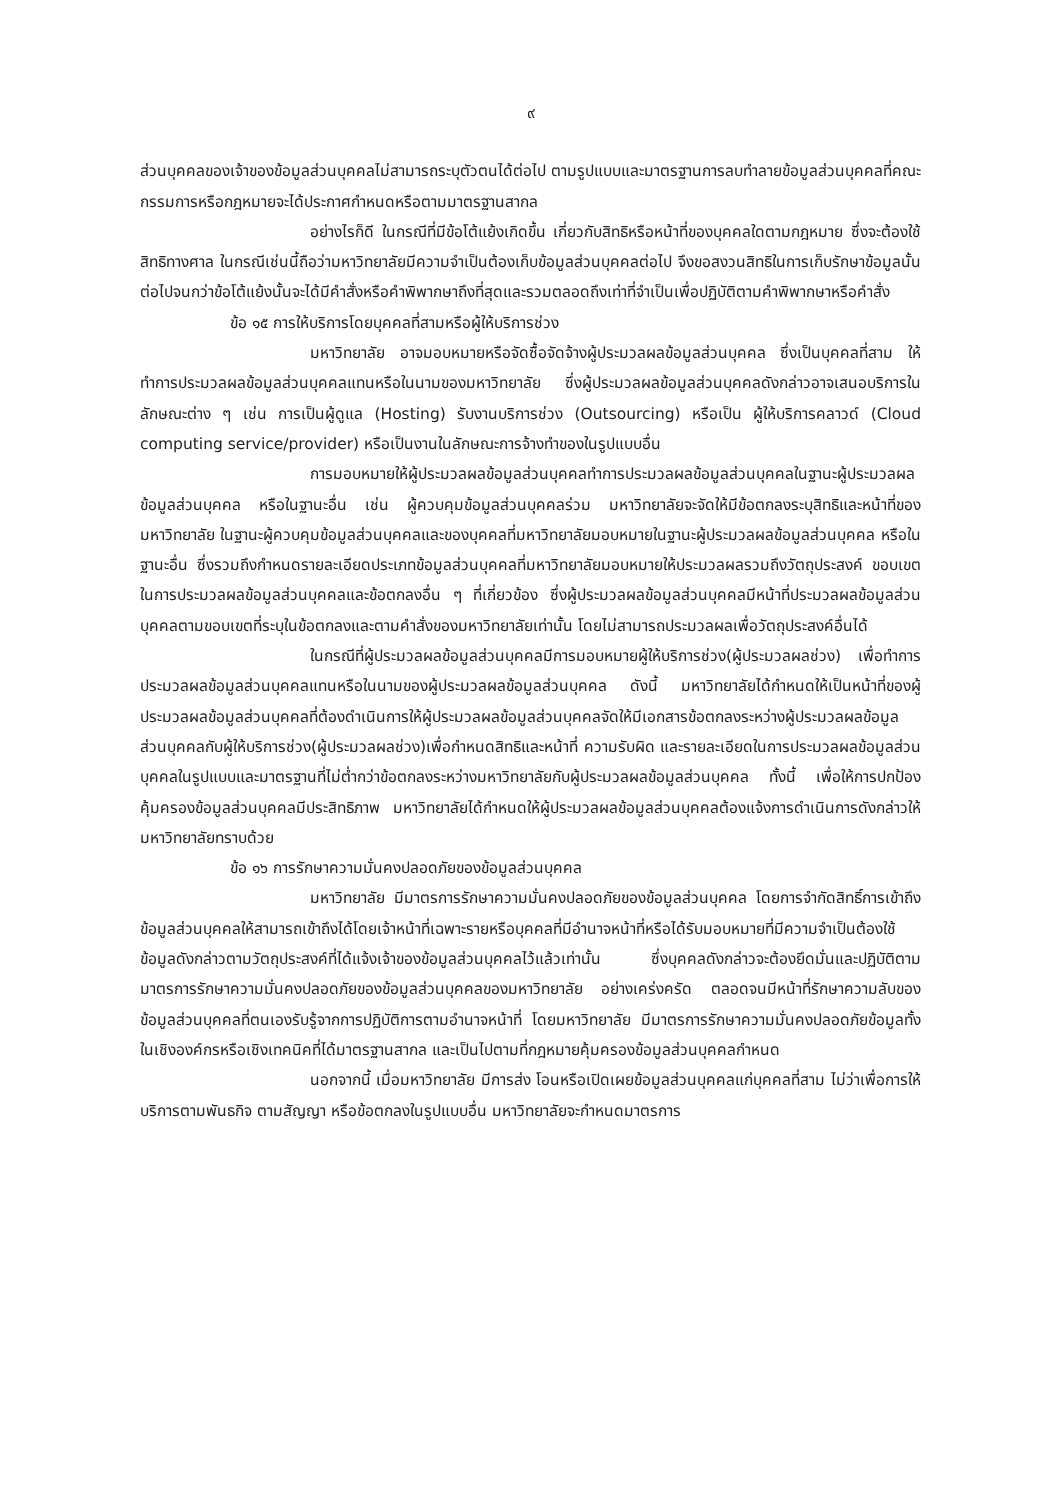๙
ส่วนบุคคลของเจ้าของข้อมูลส่วนบุคคลไม่สามารถระบุตัวตนได้ต่อไป ตามรูปแบบและมาตรฐานการลบทำลายข้อมูลส่วนบุคคลที่คณะกรรมการหรือกฎหมายจะได้ประกาศกำหนดหรือตามมาตรฐานสากล
อย่างไรก็ดี ในกรณีที่มีข้อโต้แย้งเกิดขึ้น เกี่ยวกับสิทธิหรือหน้าที่ของบุคคลใดตามกฎหมาย ซึ่งจะต้องใช้สิทธิทางศาล ในกรณีเช่นนี้ถือว่ามหาวิทยาลัยมีความจำเป็นต้องเก็บข้อมูลส่วนบุคคลต่อไป จึงขอสงวนสิทธิในการเก็บรักษาข้อมูลนั้นต่อไปจนกว่าข้อโต้แย้งนั้นจะได้มีคำสั่งหรือคำพิพากษาถึงที่สุดและรวมตลอดถึงเท่าที่จำเป็นเพื่อปฏิบัติตามคำพิพากษาหรือคำสั่ง
ข้อ ๑๕ การให้บริการโดยบุคคลที่สามหรือผู้ให้บริการช่วง
มหาวิทยาลัย อาจมอบหมายหรือจัดซื้อจัดจ้างผู้ประมวลผลข้อมูลส่วนบุคคล ซึ่งเป็นบุคคลที่สาม ให้ทำการประมวลผลข้อมูลส่วนบุคคลแทนหรือในนามของมหาวิทยาลัย ซึ่งผู้ประมวลผลข้อมูลส่วนบุคคลดังกล่าวอาจเสนอบริการในลักษณะต่าง ๆ เช่น การเป็นผู้ดูแล (Hosting) รับงานบริการช่วง (Outsourcing) หรือเป็น ผู้ให้บริการคลาวด์ (Cloud computing service/provider) หรือเป็นงานในลักษณะการจ้างทำของในรูปแบบอื่น
การมอบหมายให้ผู้ประมวลผลข้อมูลส่วนบุคคลทำการประมวลผลข้อมูลส่วนบุคคลในฐานะผู้ประมวลผลข้อมูลส่วนบุคคล หรือในฐานะอื่น เช่น ผู้ควบคุมข้อมูลส่วนบุคคลร่วม มหาวิทยาลัยจะจัดให้มีข้อตกลงระบุสิทธิและหน้าที่ของมหาวิทยาลัย ในฐานะผู้ควบคุมข้อมูลส่วนบุคคลและของบุคคลที่มหาวิทยาลัยมอบหมายในฐานะผู้ประมวลผลข้อมูลส่วนบุคคล หรือในฐานะอื่น ซึ่งรวมถึงกำหนดรายละเอียดประเภทข้อมูลส่วนบุคคลที่มหาวิทยาลัยมอบหมายให้ประมวลผลรวมถึงวัตถุประสงค์ ขอบเขตในการประมวลผลข้อมูลส่วนบุคคลและข้อตกลงอื่น ๆ ที่เกี่ยวข้อง ซึ่งผู้ประมวลผลข้อมูลส่วนบุคคลมีหน้าที่ประมวลผลข้อมูลส่วนบุคคลตามขอบเขตที่ระบุในข้อตกลงและตามคำสั่งของมหาวิทยาลัยเท่านั้น โดยไม่สามารถประมวลผลเพื่อวัตถุประสงค์อื่นได้
ในกรณีที่ผู้ประมวลผลข้อมูลส่วนบุคคลมีการมอบหมายผู้ให้บริการช่วง(ผู้ประมวลผลช่วง) เพื่อทำการประมวลผลข้อมูลส่วนบุคคลแทนหรือในนามของผู้ประมวลผลข้อมูลส่วนบุคคล ดังนี้ มหาวิทยาลัยได้กำหนดให้เป็นหน้าที่ของผู้ประมวลผลข้อมูลส่วนบุคคลที่ต้องดำเนินการให้ผู้ประมวลผลข้อมูลส่วนบุคคลจัดให้มีเอกสารข้อตกลงระหว่างผู้ประมวลผลข้อมูลส่วนบุคคลกับผู้ให้บริการช่วง(ผู้ประมวลผลช่วง)เพื่อกำหนดสิทธิและหน้าที่ ความรับผิด และรายละเอียดในการประมวลผลข้อมูลส่วนบุคคลในรูปแบบและมาตรฐานที่ไม่ต่ำกว่าข้อตกลงระหว่างมหาวิทยาลัยกับผู้ประมวลผลข้อมูลส่วนบุคคล ทั้งนี้ เพื่อให้การปกป้องคุ้มครองข้อมูลส่วนบุคคลมีประสิทธิภาพ มหาวิทยาลัยได้กำหนดให้ผู้ประมวลผลข้อมูลส่วนบุคคลต้องแจ้งการดำเนินการดังกล่าวให้มหาวิทยาลัยทราบด้วย
ข้อ ๑๖ การรักษาความมั่นคงปลอดภัยของข้อมูลส่วนบุคคล
มหาวิทยาลัย มีมาตรการรักษาความมั่นคงปลอดภัยของข้อมูลส่วนบุคคล โดยการจำกัดสิทธิ์การเข้าถึงข้อมูลส่วนบุคคลให้สามารถเข้าถึงได้โดยเจ้าหน้าที่เฉพาะรายหรือบุคคลที่มีอำนาจหน้าที่หรือได้รับมอบหมายที่มีความจำเป็นต้องใช้ข้อมูลดังกล่าวตามวัตถุประสงค์ที่ได้แจ้งเจ้าของข้อมูลส่วนบุคคลไว้แล้วเท่านั้น ซึ่งบุคคลดังกล่าวจะต้องยึดมั่นและปฏิบัติตามมาตรการรักษาความมั่นคงปลอดภัยของข้อมูลส่วนบุคคลของมหาวิทยาลัย อย่างเคร่งครัด ตลอดจนมีหน้าที่รักษาความลับของข้อมูลส่วนบุคคลที่ตนเองรับรู้จากการปฏิบัติการตามอำนาจหน้าที่ โดยมหาวิทยาลัย มีมาตรการรักษาความมั่นคงปลอดภัยข้อมูลทั้งในเชิงองค์กรหรือเชิงเทคนิคที่ได้มาตรฐานสากล และเป็นไปตามที่กฎหมายคุ้มครองข้อมูลส่วนบุคคลกำหนด
นอกจากนี้ เมื่อมหาวิทยาลัย มีการส่ง โอนหรือเปิดเผยข้อมูลส่วนบุคคลแก่บุคคลที่สาม ไม่ว่าเพื่อการให้บริการตามพันธกิจ ตามสัญญา หรือข้อตกลงในรูปแบบอื่น มหาวิทยาลัยจะกำหนดมาตรการ